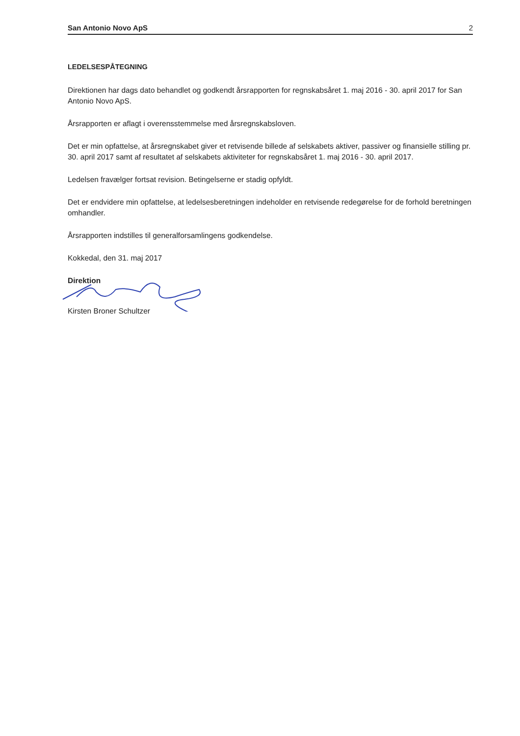San Antonio Novo ApS 2
LEDELSESPÅTEGNING
Direktionen har dags dato behandlet og godkendt årsrapporten for regnskabsåret 1. maj 2016 - 30. april 2017 for San Antonio Novo ApS.
Årsrapporten er aflagt i overensstemmelse med årsregnskabsloven.
Det er min opfattelse, at årsregnskabet giver et retvisende billede af selskabets aktiver, passiver og finansielle stilling pr. 30. april 2017 samt af resultatet af selskabets aktiviteter for regnskabsåret 1. maj 2016 - 30. april 2017.
Ledelsen fravælger fortsat revision. Betingelserne er stadig opfyldt.
Det er endvidere min opfattelse, at ledelsesberetningen indeholder en retvisende redegørelse for de forhold beretningen omhandler.
Årsrapporten indstilles til generalforsamlingens godkendelse.
Kokkedal, den 31. maj 2017
Direktion
Kirsten Broner Schultzer